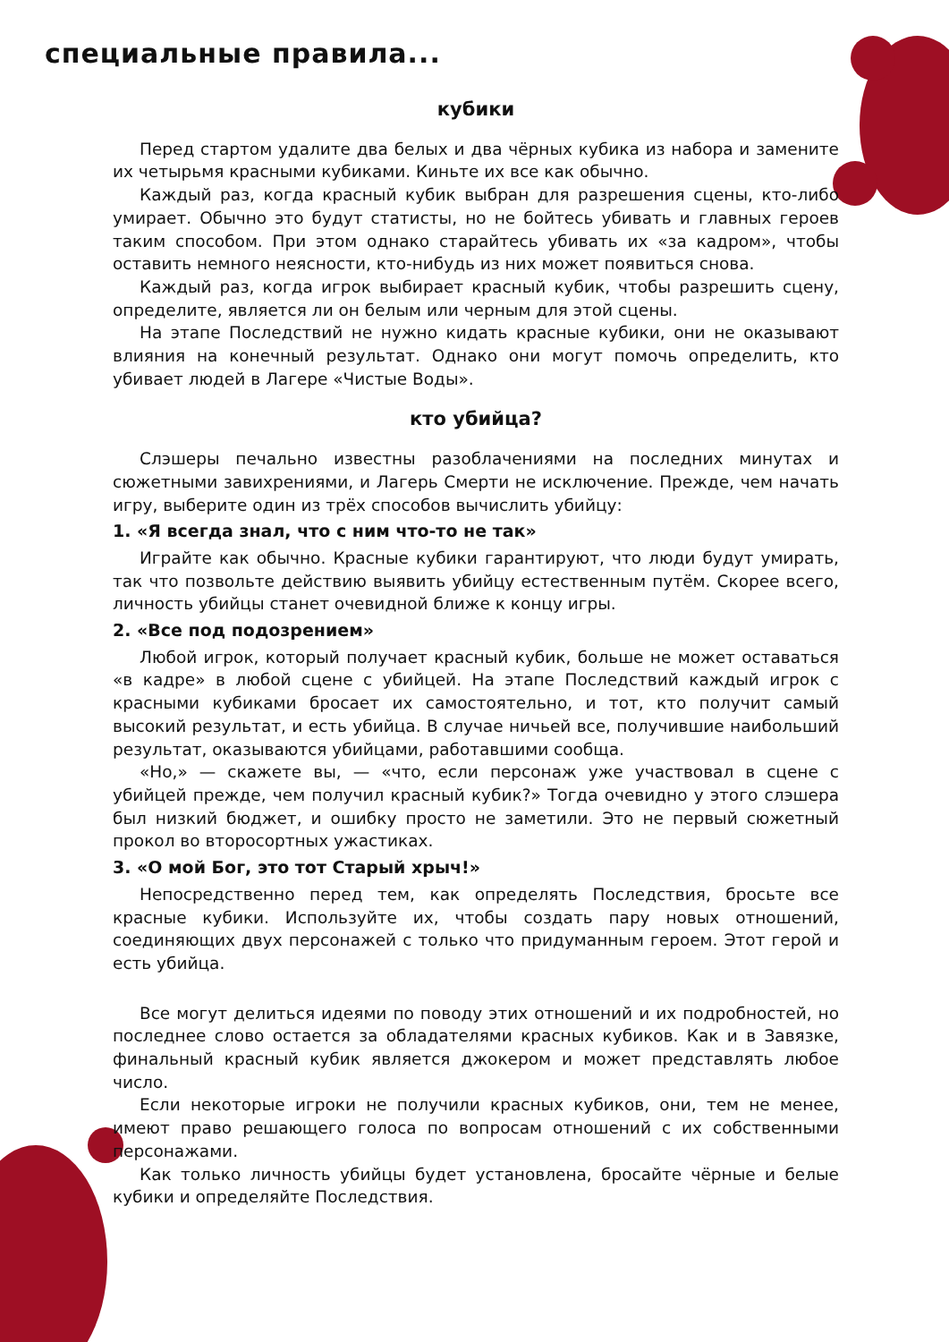специальные правила...
кубики
Перед стартом удалите два белых и два чёрных кубика из набора и замените их четырьмя красными кубиками. Киньте их все как обычно.
Каждый раз, когда красный кубик выбран для разрешения сцены, кто-либо умирает. Обычно это будут статисты, но не бойтесь убивать и главных героев таким способом. При этом однако старайтесь убивать их «за кадром», чтобы оставить немного неясности, кто-нибудь из них может появиться снова.
Каждый раз, когда игрок выбирает красный кубик, чтобы разрешить сцену, определите, является ли он белым или черным для этой сцены.
На этапе Последствий не нужно кидать красные кубики, они не оказывают влияния на конечный результат. Однако они могут помочь определить, кто убивает людей в Лагере «Чистые Воды».
кто убийца?
Слэшеры печально известны разоблачениями на последних минутах и сюжетными завихрениями, и Лагерь Смерти не исключение. Прежде, чем начать игру, выберите один из трёх способов вычислить убийцу:
1. «Я всегда знал, что с ним что-то не так»
Играйте как обычно. Красные кубики гарантируют, что люди будут умирать, так что позвольте действию выявить убийцу естественным путём. Скорее всего, личность убийцы станет очевидной ближе к концу игры.
2. «Все под подозрением»
Любой игрок, который получает красный кубик, больше не может оставаться «в кадре» в любой сцене с убийцей. На этапе Последствий каждый игрок с красными кубиками бросает их самостоятельно, и тот, кто получит самый высокий результат, и есть убийца. В случае ничьей все, получившие наибольший результат, оказываются убийцами, работавшими сообща.
«Но,» — скажете вы, — «что, если персонаж уже участвовал в сцене с убийцей прежде, чем получил красный кубик?» Тогда очевидно у этого слэшера был низкий бюджет, и ошибку просто не заметили. Это не первый сюжетный прокол во второсортных ужастиках.
3. «О мой Бог, это тот Старый хрыч!»
Непосредственно перед тем, как определять Последствия, бросьте все красные кубики. Используйте их, чтобы создать пару новых отношений, соединяющих двух персонажей с только что придуманным героем. Этот герой и есть убийца.
Все могут делиться идеями по поводу этих отношений и их подробностей, но последнее слово остается за обладателями красных кубиков. Как и в Завязке, финальный красный кубик является джокером и может представлять любое число.
Если некоторые игроки не получили красных кубиков, они, тем не менее, имеют право решающего голоса по вопросам отношений с их собственными персонажами.
Как только личность убийцы будет установлена, бросайте чёрные и белые кубики и определяйте Последствия.